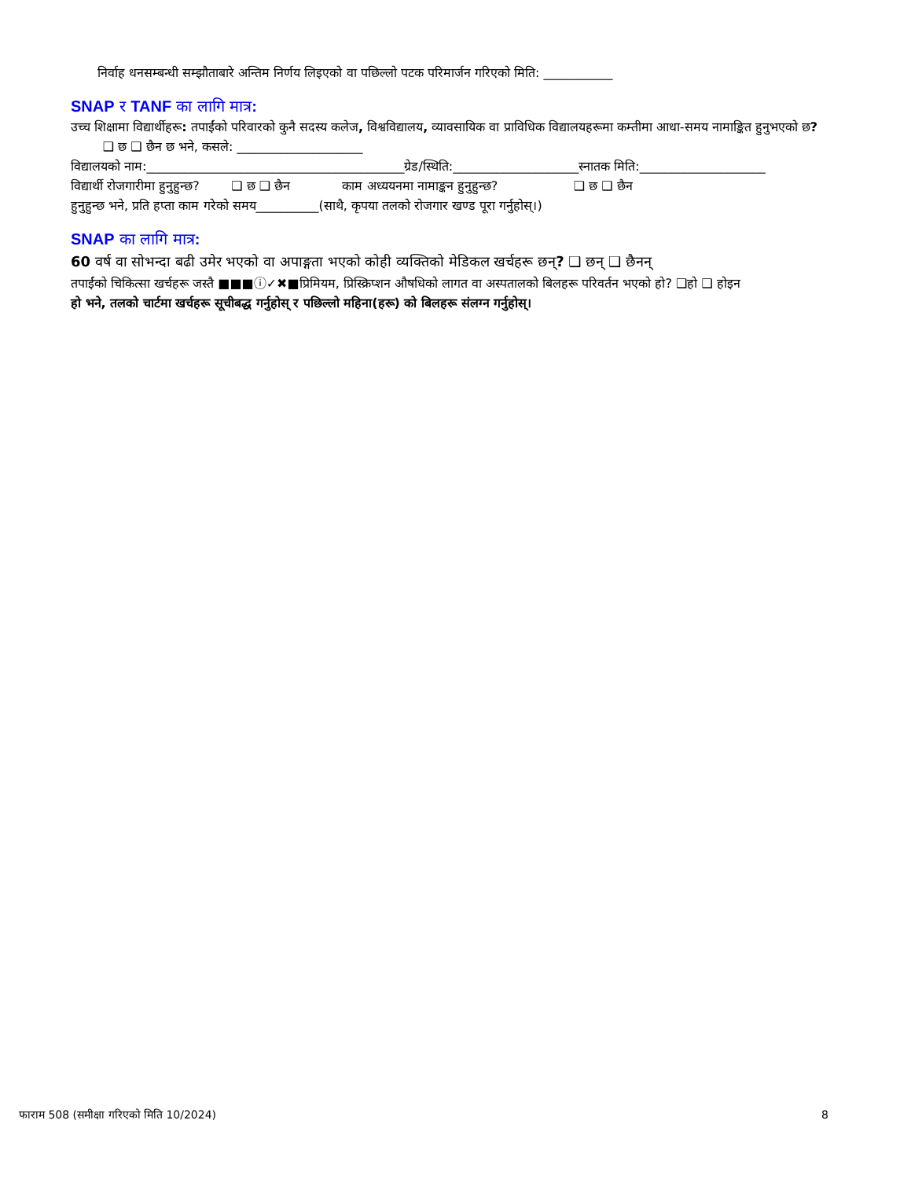निर्वाह धनसम्बन्धी सम्झौताबारे अन्तिम निर्णय लिइएको वा पछिल्लो पटक परिमार्जन गरिएको मिति: ___________
SNAP र TANF का लागि मात्र:
उच्च शिक्षामा विद्यार्थीहरू: तपाईंको परिवारको कुनै सदस्य कलेज, विश्वविद्यालय, व्यावसायिक वा प्राविधिक विद्यालयहरूमा कम्तीमा आधा-समय नामाङ्कित हुनुभएको छ? ❑ छ ❑ छैन छ भने, कसले: ____________________
विद्यालयको नाम:_________________________________________ग्रेड/स्थिति:____________________स्नातक मिति:____________________
विद्यार्थी रोजगारीमा हुनुहुन्छ? ❑ छ ❑ छैन काम अध्ययनमा नामाङ्कन हुनुहुन्छ? ❑ छ ❑ छैन
हुनुहुन्छ भने, प्रति हप्ता काम गरेको समय__________(साथै, कृपया तलको रोजगार खण्ड पूरा गर्नुहोस्।)
SNAP का लागि मात्र:
60 वर्ष वा सोभन्दा बढी उमेर भएको वा अपाङ्गता भएको कोही व्यक्तिको मेडिकल खर्चहरू छन्? ❑ छन् ❑ छैनन्
तपाईंको चिकित्सा खर्चहरू जस्तै ■■■ⓘ✓✖■प्रिमियम, प्रिस्क्रिप्शन औषधिको लागत वा अस्पतालको बिलहरू परिवर्तन भएको हो? ❑हो ❑ होइन
हो भने, तलको चार्टमा खर्चहरू सूचीबद्ध गर्नुहोस् र पछिल्लो महिना(हरू) को बिलहरू संलग्न गर्नुहोस्।
फाराम 508 (समीक्षा गरिएको मिति 10/2024) 8